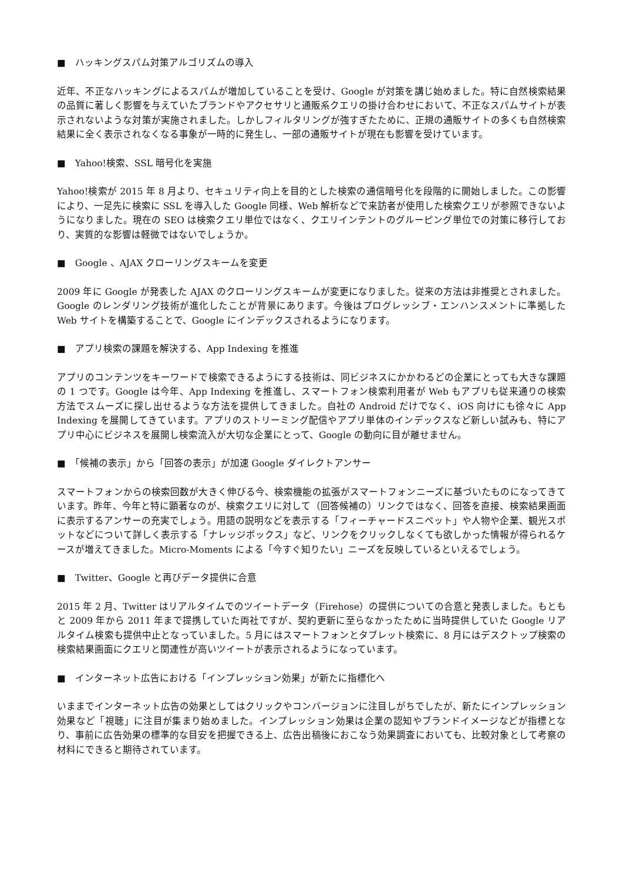■　ハッキングスパム対策アルゴリズムの導入
近年、不正なハッキングによるスパムが増加していることを受け、Google が対策を講じ始めました。特に自然検索結果の品質に著しく影響を与えていたブランドやアクセサリと通販系クエリの掛け合わせにおいて、不正なスパムサイトが表示されないような対策が実施されました。しかしフィルタリングが強すぎたために、正規の通販サイトの多くも自然検索結果に全く表示されなくなる事象が一時的に発生し、一部の通販サイトが現在も影響を受けています。
■　Yahoo!検索、SSL 暗号化を実施
Yahoo!検索が 2015 年 8 月より、セキュリティ向上を目的とした検索の通信暗号化を段階的に開始しました。この影響により、一足先に検索に SSL を導入した Google 同様、Web 解析などで来訪者が使用した検索クエリが参照できないようになりました。現在の SEO は検索クエリ単位ではなく、クエリインテントのグルーピング単位での対策に移行しており、実質的な影響は軽微ではないでしょうか。
■　Google 、AJAX クローリングスキームを変更
2009 年に Google が発表した AJAX のクローリングスキームが変更になりました。従来の方法は非推奨とされました。Google のレンダリング技術が進化したことが背景にあります。今後はプログレッシブ・エンハンスメントに準拠した Web サイトを構築することで、Google にインデックスされるようになります。
■　アプリ検索の課題を解決する、App Indexing を推進
アプリのコンテンツをキーワードで検索できるようにする技術は、同ビジネスにかかわるどの企業にとっても大きな課題の 1 つです。Google は今年、App Indexing を推進し、スマートフォン検索利用者が Web もアプリも従来通りの検索方法でスムーズに探し出せるような方法を提供してきました。自社の Android だけでなく、iOS 向けにも徐々に App Indexing を展開してきています。アプリのストリーミング配信やアプリ単体のインデックスなど新しい試みも、特にアプリ中心にビジネスを展開し検索流入が大切な企業にとって、Google の動向に目が離せません。
■　「候補の表示」から「回答の表示」が加速 Google ダイレクトアンサー
スマートフォンからの検索回数が大きく伸びる今、検索機能の拡張がスマートフォンニーズに基づいたものになってきています。昨年、今年と特に顕著なのが、検索クエリに対して（回答候補の）リンクではなく、回答を直接、検索結果画面に表示するアンサーの充実でしょう。用語の説明などを表示する「フィーチャードスニペット」や人物や企業、観光スポットなどについて詳しく表示する「ナレッジボックス」など、リンクをクリックしなくても欲しかった情報が得られるケースが増えてきました。Micro-Moments による「今すぐ知りたい」ニーズを反映しているといえるでしょう。
■　Twitter、Google と再びデータ提供に合意
2015 年 2 月、Twitter はリアルタイムでのツイートデータ（Firehose）の提供についての合意と発表しました。もともと 2009 年から 2011 年まで提携していた両社ですが、契約更新に至らなかったために当時提供していた Google リアルタイム検索も提供中止となっていました。5 月にはスマートフォンとタブレット検索に、8 月にはデスクトップ検索の検索結果画面にクエリと関連性が高いツイートが表示されるようになっています。
■　インターネット広告における「インプレッション効果」が新たに指標化へ
いままでインターネット広告の効果としてはクリックやコンバージョンに注目しがちでしたが、新たにインプレッション効果など「視聴」に注目が集まり始めました。インプレッション効果は企業の認知やブランドイメージなどが指標となり、事前に広告効果の標準的な目安を把握できる上、広告出稿後におこなう効果調査においても、比較対象として考察の材料にできると期待されています。